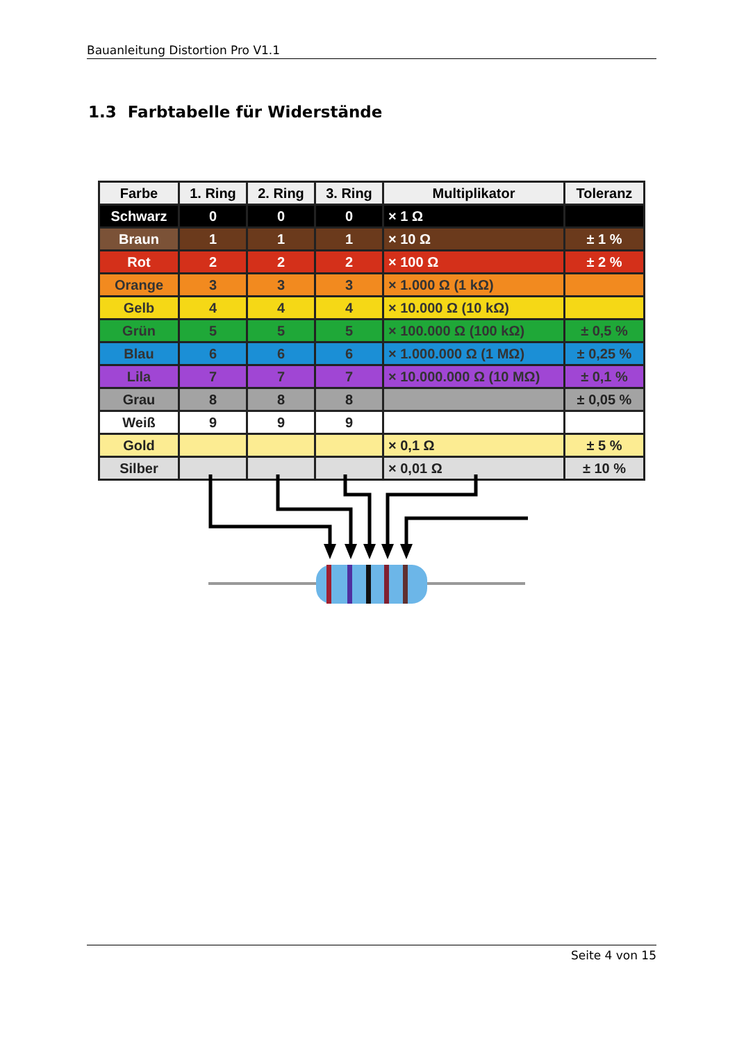Bauanleitung Distortion Pro V1.1
1.3 Farbtabelle für Widerstände
| Farbe | 1. Ring | 2. Ring | 3. Ring | Multiplikator | Toleranz |
| --- | --- | --- | --- | --- | --- |
| Schwarz | 0 | 0 | 0 | × 1 Ω | |
| Braun | 1 | 1 | 1 | × 10 Ω | ± 1 % |
| Rot | 2 | 2 | 2 | × 100 Ω | ± 2 % |
| Orange | 3 | 3 | 3 | × 1.000 Ω (1 kΩ) | |
| Gelb | 4 | 4 | 4 | × 10.000 Ω (10 kΩ) | |
| Grün | 5 | 5 | 5 | × 100.000 Ω (100 kΩ) | ± 0,5 % |
| Blau | 6 | 6 | 6 | × 1.000.000 Ω (1 MΩ) | ± 0,25 % |
| Lila | 7 | 7 | 7 | × 10.000.000 Ω (10 MΩ) | ± 0,1 % |
| Grau | 8 | 8 | 8 | | ± 0,05 % |
| Weiß | 9 | 9 | 9 | | |
| Gold | | | | × 0,1 Ω | ± 5 % |
| Silber | | | | × 0,01 Ω | ± 10 % |
Seite 4 von 15